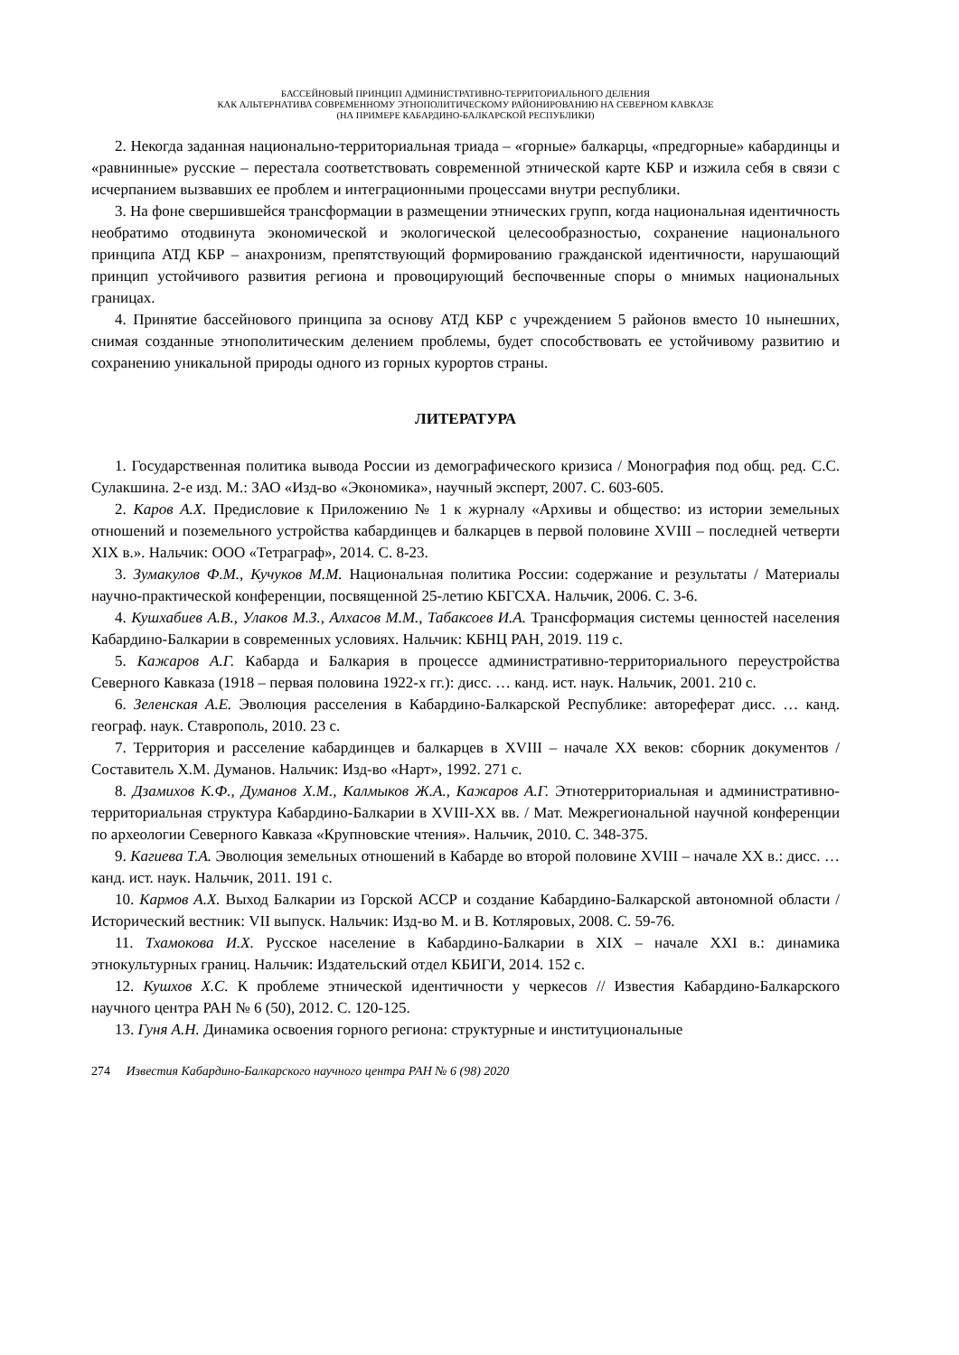БАССЕЙНОВЫЙ ПРИНЦИП АДМИНИСТРАТИВНО-ТЕРРИТОРИАЛЬНОГО ДЕЛЕНИЯ
КАК АЛЬТЕРНАТИВА СОВРЕМЕННОМУ ЭТНОПОЛИТИЧЕСКОМУ РАЙОНИРОВАНИЮ НА СЕВЕРНОМ КАВКАЗЕ
(НА ПРИМЕРЕ КАБАРДИНО-БАЛКАРСКОЙ РЕСПУБЛИКИ)
2. Некогда заданная национально-территориальная триада – «горные» балкарцы, «предгорные» кабардинцы и «равнинные» русские – перестала соответствовать современной этнической карте КБР и изжила себя в связи с исчерпанием вызвавших ее проблем и интеграционными процессами внутри республики.
3. На фоне свершившейся трансформации в размещении этнических групп, когда национальная идентичность необратимо отодвинута экономической и экологической целесообразностью, сохранение национального принципа АТД КБР – анахронизм, препятствующий формированию гражданской идентичности, нарушающий принцип устойчивого развития региона и провоцирующий беспочвенные споры о мнимых национальных границах.
4. Принятие бассейнового принципа за основу АТД КБР с учреждением 5 районов вместо 10 нынешних, снимая созданные этнополитическим делением проблемы, будет способствовать ее устойчивому развитию и сохранению уникальной природы одного из горных курортов страны.
ЛИТЕРАТУРА
1. Государственная политика вывода России из демографического кризиса / Монография под общ. ред. С.С. Сулакшина. 2-е изд. М.: ЗАО «Изд-во «Экономика», научный эксперт, 2007. С. 603-605.
2. Каров А.Х. Предисловие к Приложению № 1 к журналу «Архивы и общество: из истории земельных отношений и поземельного устройства кабардинцев и балкарцев в первой половине XVIII – последней четверти XIX в.». Нальчик: ООО «Тетраграф», 2014. С. 8-23.
3. Зумакулов Ф.М., Кучуков М.М. Национальная политика России: содержание и результаты / Материалы научно-практической конференции, посвященной 25-летию КБГСХА. Нальчик, 2006. С. 3-6.
4. Кушхабиев А.В., Улаков М.З., Алхасов М.М., Табаксоев И.А. Трансформация системы ценностей населения Кабардино-Балкарии в современных условиях. Нальчик: КБНЦ РАН, 2019. 119 с.
5. Кажаров А.Г. Кабарда и Балкария в процессе административно-территориального переустройства Северного Кавказа (1918 – первая половина 1922-х гг.): дисс. … канд. ист. наук. Нальчик, 2001. 210 с.
6. Зеленская А.Е. Эволюция расселения в Кабардино-Балкарской Республике: автореферат дисс. … канд. географ. наук. Ставрополь, 2010. 23 с.
7. Территория и расселение кабардинцев и балкарцев в XVIII – начале XX веков: сборник документов / Составитель Х.М. Думанов. Нальчик: Изд-во «Нарт», 1992. 271 с.
8. Дзамихов К.Ф., Думанов Х.М., Калмыков Ж.А., Кажаров А.Г. Этнотерриториальная и административно-территориальная структура Кабардино-Балкарии в XVIII-XX вв. / Мат. Межрегиональной научной конференции по археологии Северного Кавказа «Крупновские чтения». Нальчик, 2010. С. 348-375.
9. Кагиева Т.А. Эволюция земельных отношений в Кабарде во второй половине XVIII – начале XX в.: дисс. … канд. ист. наук. Нальчик, 2011. 191 с.
10. Кармов А.Х. Выход Балкарии из Горской АССР и создание Кабардино-Балкарской автономной области / Исторический вестник: VII выпуск. Нальчик: Изд-во М. и В. Котляровых, 2008. С. 59-76.
11. Тхамокова И.Х. Русское население в Кабардино-Балкарии в XIX – начале XXI в.: динамика этнокультурных границ. Нальчик: Издательский отдел КБИГИ, 2014. 152 с.
12. Кушхов Х.С. К проблеме этнической идентичности у черкесов // Известия Кабардино-Балкарского научного центра РАН № 6 (50), 2012. С. 120-125.
13. Гуня А.Н. Динамика освоения горного региона: структурные и институциональные
274 Известия Кабардино-Балкарского научного центра РАН № 6 (98) 2020